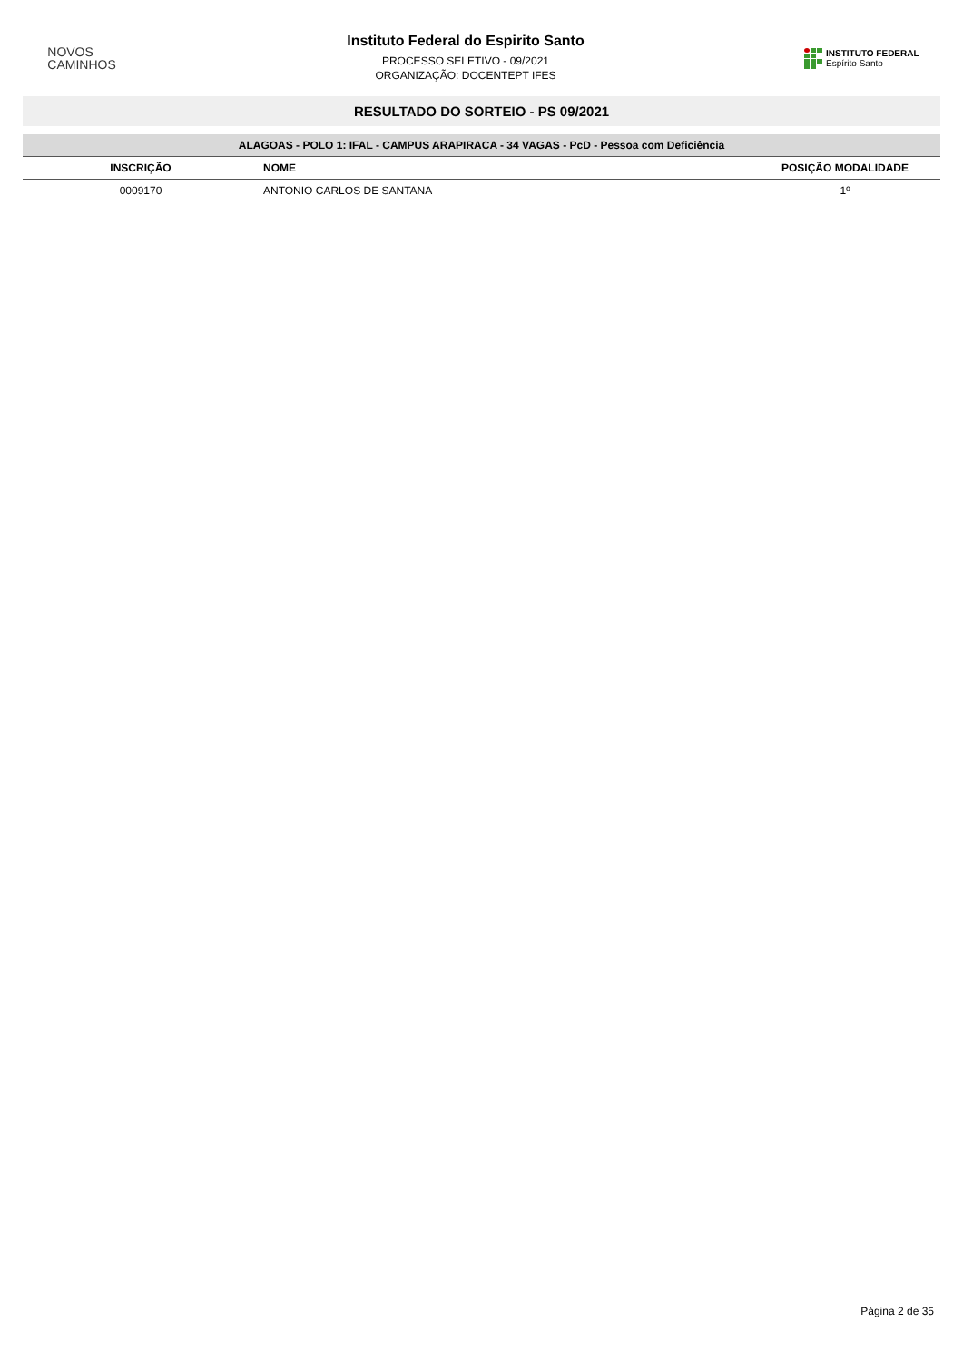NOVOS
CAMINHOS
Instituto Federal do Espirito Santo
PROCESSO SELETIVO - 09/2021
ORGANIZAÇÃO: DOCENTEPT IFES
INSTITUTO FEDERAL
Espírito Santo
RESULTADO DO SORTEIO - PS 09/2021
| ALAGOAS - POLO 1: IFAL - CAMPUS ARAPIRACA - 34 VAGAS - PcD - Pessoa com Deficiência | | |
| INSCRIÇÃO | NOME | POSIÇÃO MODALIDADE |
| 0009170 | ANTONIO CARLOS DE SANTANA | 1º |
Página 2 de 35